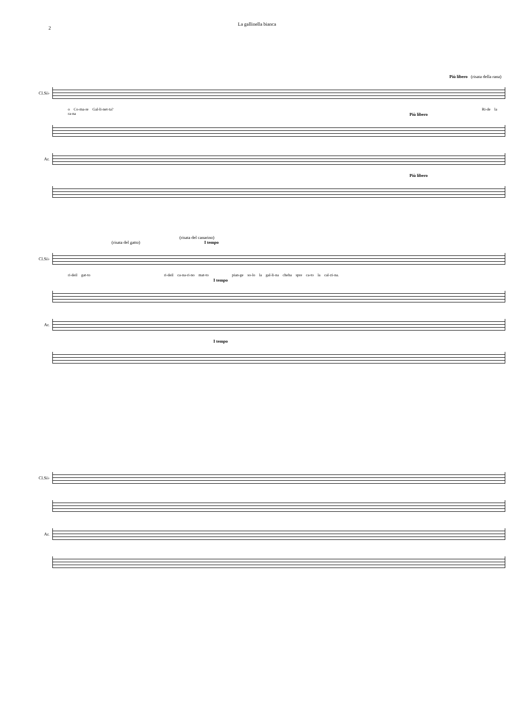2
La gallinella bianca
Più libero (risata della rana)
Cl.Si♭
o Co-ma-re Gal-li-net-ta? Ri-de la ra-na
Più libero
Ar.
Più libero
(risata del canarino)
(risata del gatto) I tempo
Cl.Si♭
ri-deil gat-to ri-deil ca-na-ri-no mat-to pian-ge so-lo la gal-li-na cheha spre ca-to la cal-zi-na.
I tempo
Ar.
I tempo
Cl.Si♭
Ar.